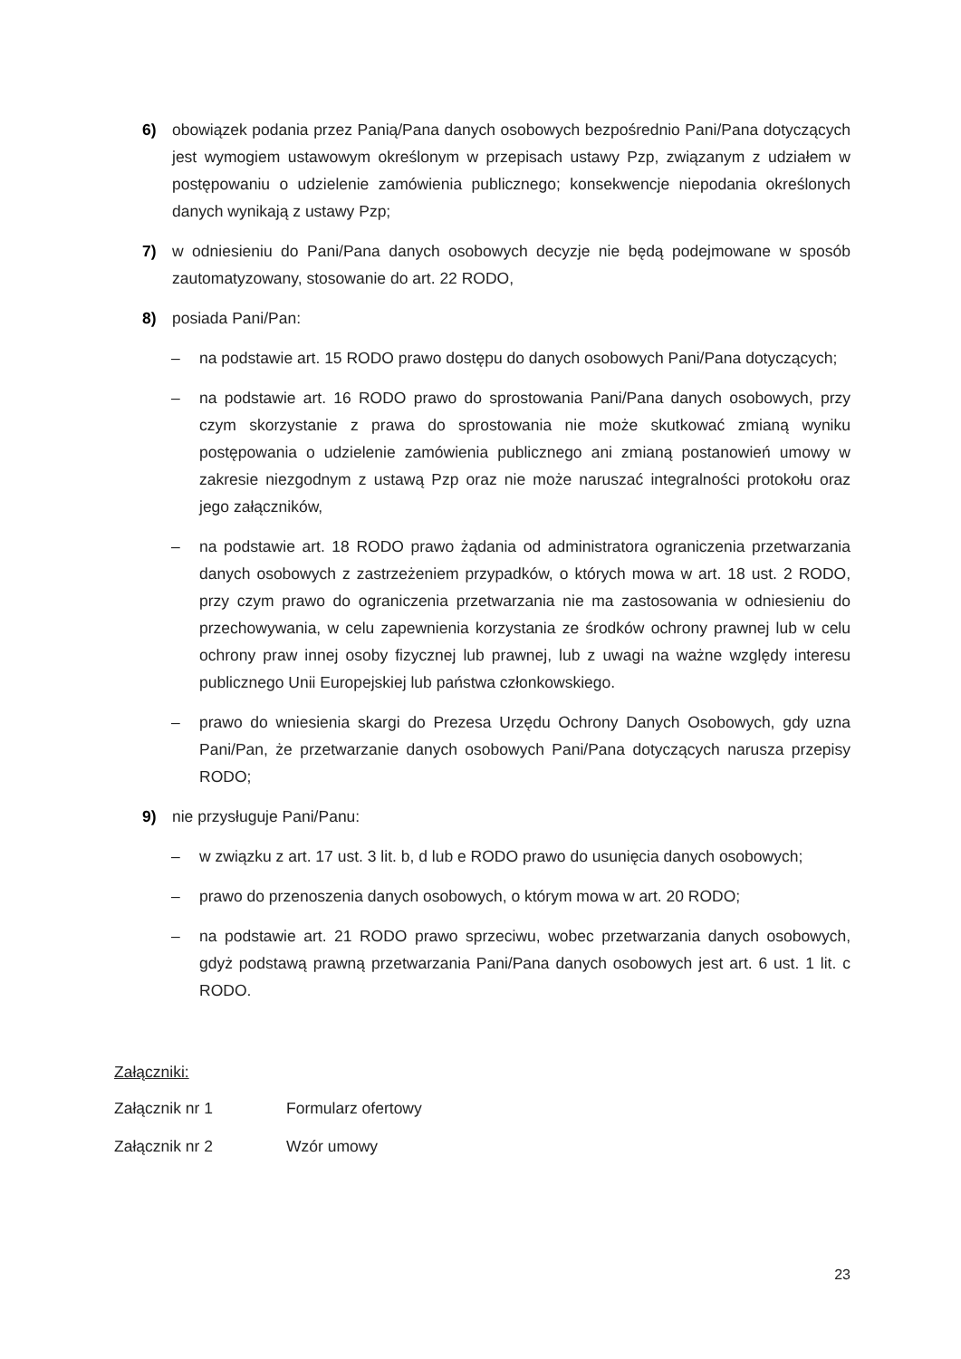6) obowiązek podania przez Panią/Pana danych osobowych bezpośrednio Pani/Pana dotyczących jest wymogiem ustawowym określonym w przepisach ustawy Pzp, związanym z udziałem w postępowaniu o udzielenie zamówienia publicznego; konsekwencje niepodania określonych danych wynikają z ustawy Pzp;
7) w odniesieniu do Pani/Pana danych osobowych decyzje nie będą podejmowane w sposób zautomatyzowany, stosowanie do art. 22 RODO,
8) posiada Pani/Pan:
– na podstawie art. 15 RODO prawo dostępu do danych osobowych Pani/Pana dotyczących;
– na podstawie art. 16 RODO prawo do sprostowania Pani/Pana danych osobowych, przy czym skorzystanie z prawa do sprostowania nie może skutkować zmianą wyniku postępowania o udzielenie zamówienia publicznego ani zmianą postanowień umowy w zakresie niezgodnym z ustawą Pzp oraz nie może naruszać integralności protokołu oraz jego załączników,
– na podstawie art. 18 RODO prawo żądania od administratora ograniczenia przetwarzania danych osobowych z zastrzeżeniem przypadków, o których mowa w art. 18 ust. 2 RODO, przy czym prawo do ograniczenia przetwarzania nie ma zastosowania w odniesieniu do przechowywania, w celu zapewnienia korzystania ze środków ochrony prawnej lub w celu ochrony praw innej osoby fizycznej lub prawnej, lub z uwagi na ważne względy interesu publicznego Unii Europejskiej lub państwa członkowskiego.
– prawo do wniesienia skargi do Prezesa Urzędu Ochrony Danych Osobowych, gdy uzna Pani/Pan, że przetwarzanie danych osobowych Pani/Pana dotyczących narusza przepisy RODO;
9) nie przysługuje Pani/Panu:
– w związku z art. 17 ust. 3 lit. b, d lub e RODO prawo do usunięcia danych osobowych;
– prawo do przenoszenia danych osobowych, o którym mowa w art. 20 RODO;
– na podstawie art. 21 RODO prawo sprzeciwu, wobec przetwarzania danych osobowych, gdyż podstawą prawną przetwarzania Pani/Pana danych osobowych jest art. 6 ust. 1 lit. c RODO.
Załączniki:
Załącznik nr 1 Formularz ofertowy
Załącznik nr 2 Wzór umowy
23